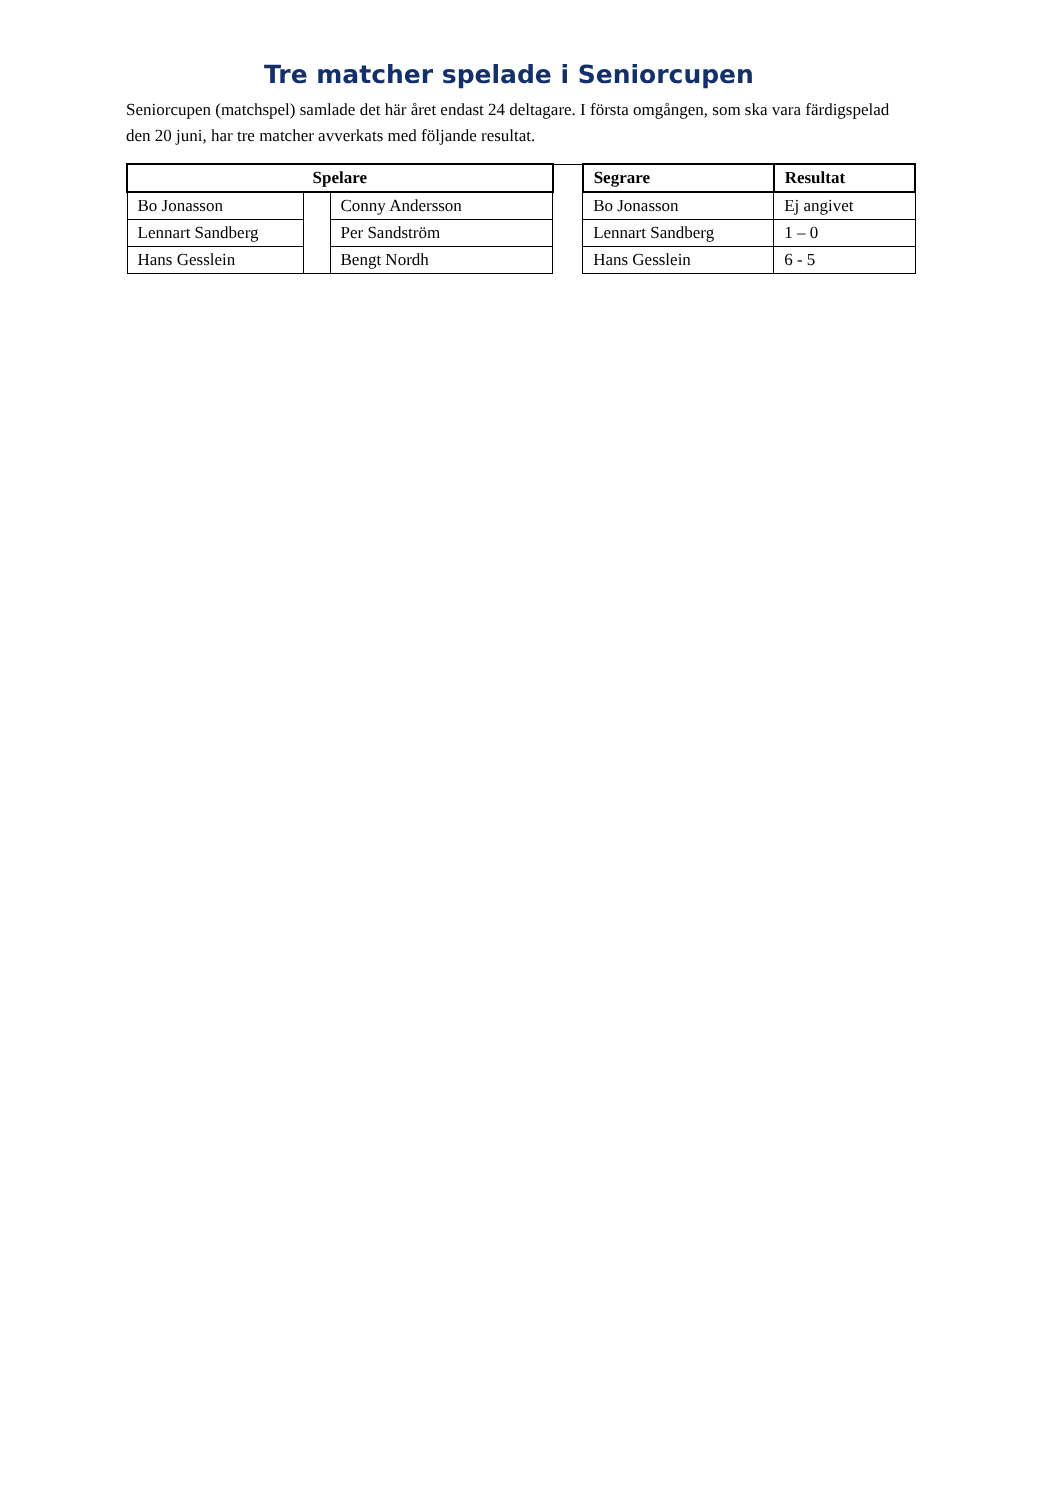Tre matcher spelade i Seniorcupen
Seniorcupen (matchspel) samlade det här året endast 24 deltagare. I första omgången, som ska vara färdigspelad den 20 juni, har tre matcher avverkats med följande resultat.
| Spelare | | | | Segrare | Resultat |
| Bo Jonasson | | Conny Andersson | | Bo Jonasson | Ej angivet |
| Lennart Sandberg | | Per Sandström | | Lennart Sandberg | 1 – 0 |
| Hans Gesslein | | Bengt Nordh | | Hans Gesslein | 6 - 5 |